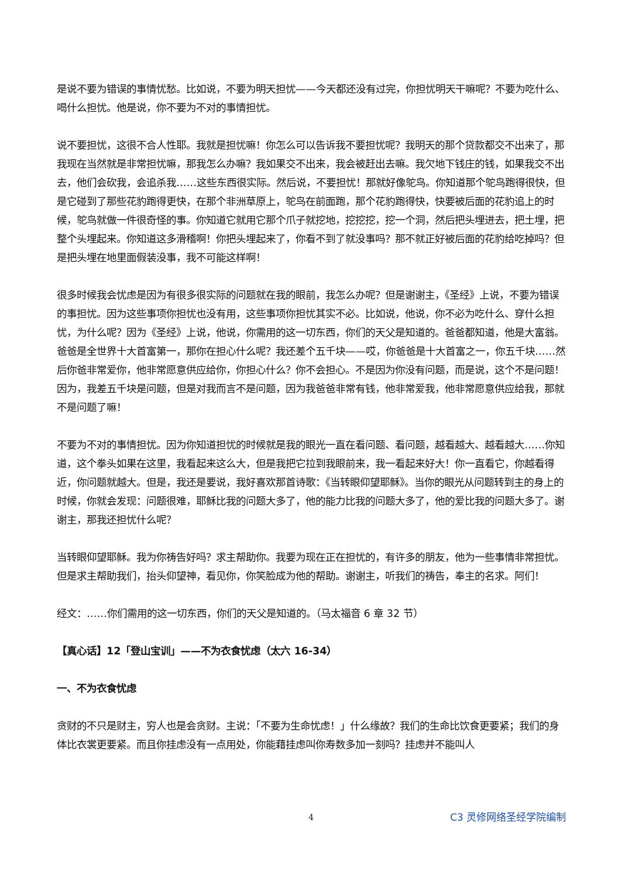是说不要为错误的事情忧愁。比如说，不要为明天担忧——今天都还没有过完，你担忧明天干嘛呢？不要为吃什么、喝什么担忧。他是说，你不要为不对的事情担忧。
说不要担忧，这很不合人性耶。我就是担忧嘛！你怎么可以告诉我不要担忧呢？我明天的那个贷款都交不出来了，那我现在当然就是非常担忧嘛，那我怎么办嘛？我如果交不出来，我会被赶出去嘛。我欠地下钱庄的钱，如果我交不出去，他们会砍我，会追杀我……这些东西很实际。然后说，不要担忧！那就好像鸵鸟。你知道那个鸵鸟跑得很快，但是它碰到了那些花豹跑得更快，在那个非洲草原上，鸵鸟在前面跑，那个花豹跑得快，快要被后面的花豹追上的时候，鸵鸟就做一件很奇怪的事。你知道它就用它那个爪子就挖地，挖挖挖，挖一个洞，然后把头埋进去，把土埋，把整个头埋起来。你知道这多滑稽啊！你把头埋起来了，你看不到了就没事吗？那不就正好被后面的花豹给吃掉吗？但是把头埋在地里面假装没事，我不可能这样啊！
很多时候我会忧虑是因为有很多很实际的问题就在我的眼前，我怎么办呢？但是谢谢主，《圣经》上说，不要为错误的事担忧。因为这些事项你担忧也没有用，这些事项你担忧其实不必。比如说，他说，你不必为吃什么、穿什么担忧，为什么呢？因为《圣经》上说，他说，你需用的这一切东西，你们的天父是知道的。爸爸都知道，他是大富翁。爸爸是全世界十大首富第一，那你在担心什么呢？我还差个五千块——哎，你爸爸是十大首富之一，你五千块……然后你爸非常爱你，他非常愿意供应给你，你担心什么？你不会担心。不是因为你没有问题，而是说，这个不是问题！因为，我差五千块是问题，但是对我而言不是问题，因为我爸爸非常有钱，他非常爱我，他非常愿意供应给我，那就不是问题了嘛！
不要为不对的事情担忧。因为你知道担忧的时候就是我的眼光一直在看问题、看问题，越看越大、越看越大……你知道，这个拳头如果在这里，我看起来这么大，但是我把它拉到我眼前来，我一看起来好大！你一直看它，你越看得近，你问题就越大。但是，我还是要说，我好喜欢那首诗歌：《当转眼仰望耶稣》。当你的眼光从问题转到主的身上的时候，你就会发现：问题很难，耶稣比我的问题大多了，他的能力比我的问题大多了，他的爱比我的问题大多了。谢谢主，那我还担忧什么呢？
当转眼仰望耶稣。我为你祷告好吗？求主帮助你。我要为现在正在担忧的，有许多的朋友，他为一些事情非常担忧。但是求主帮助我们，抬头仰望神，看见你，你笑脸成为他的帮助。谢谢主，听我们的祷告，奉主的名求。阿们！
经文：……你们需用的这一切东西，你们的天父是知道的。（马太福音 6 章 32 节）
【真心话】12「登山宝训」——不为衣食忧虑（太六 16-34）
一、不为衣食忧虑
贪财的不只是财主，穷人也是会贪财。主说：「不要为生命忧虑！」什么缘故？我们的生命比饮食更要紧；我们的身体比衣裳更要紧。而且你挂虑没有一点用处，你能藉挂虑叫你寿数多加一刻吗？挂虑并不能叫人
4 C3 灵修网络圣经学院编制